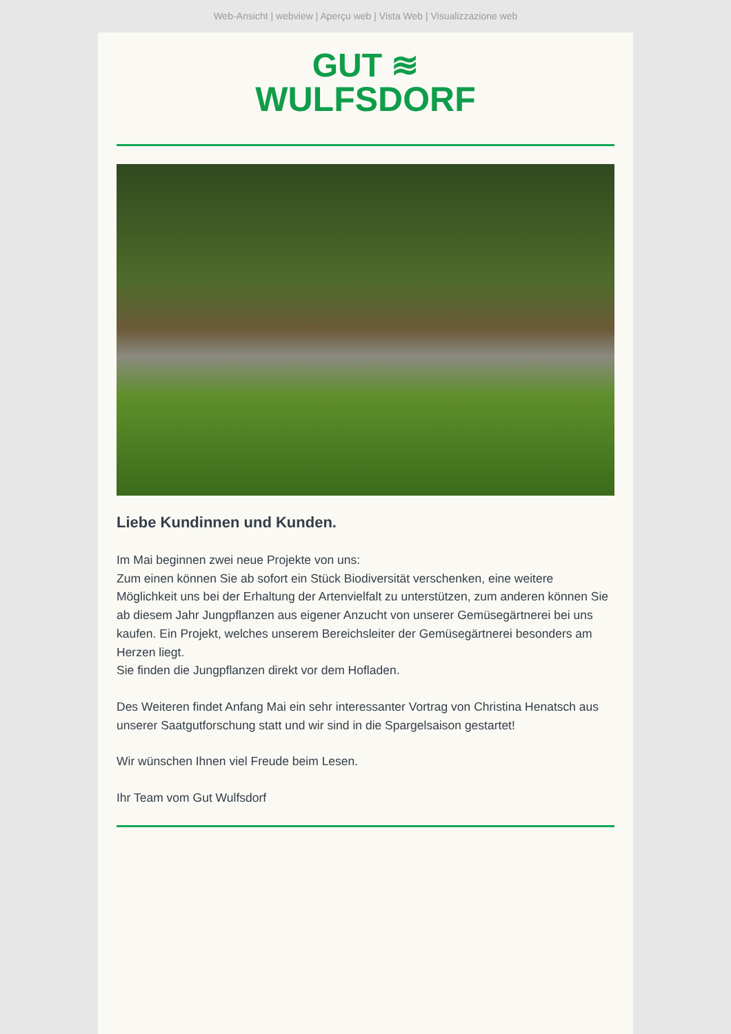Web-Ansicht | webview | Aperçu web | Vista Web | Visualizzazione web
GUT ≋
WULFSDORF
Liebe Kundinnen und Kunden.
Im Mai beginnen zwei neue Projekte von uns:
Zum einen können Sie ab sofort ein Stück Biodiversität verschenken, eine weitere Möglichkeit uns bei der Erhaltung der Artenvielfalt zu unterstützen, zum anderen können Sie ab diesem Jahr Jungpflanzen aus eigener Anzucht von unserer Gemüsegärtnerei bei uns kaufen. Ein Projekt, welches unserem Bereichsleiter der Gemüsegärtnerei besonders am Herzen liegt.
Sie finden die Jungpflanzen direkt vor dem Hofladen.
Des Weiteren findet Anfang Mai ein sehr interessanter Vortrag von Christina Henatsch aus unserer Saatgutforschung statt und wir sind in die Spargelsaison gestartet!
Wir wünschen Ihnen viel Freude beim Lesen.
Ihr Team vom Gut Wulfsdorf